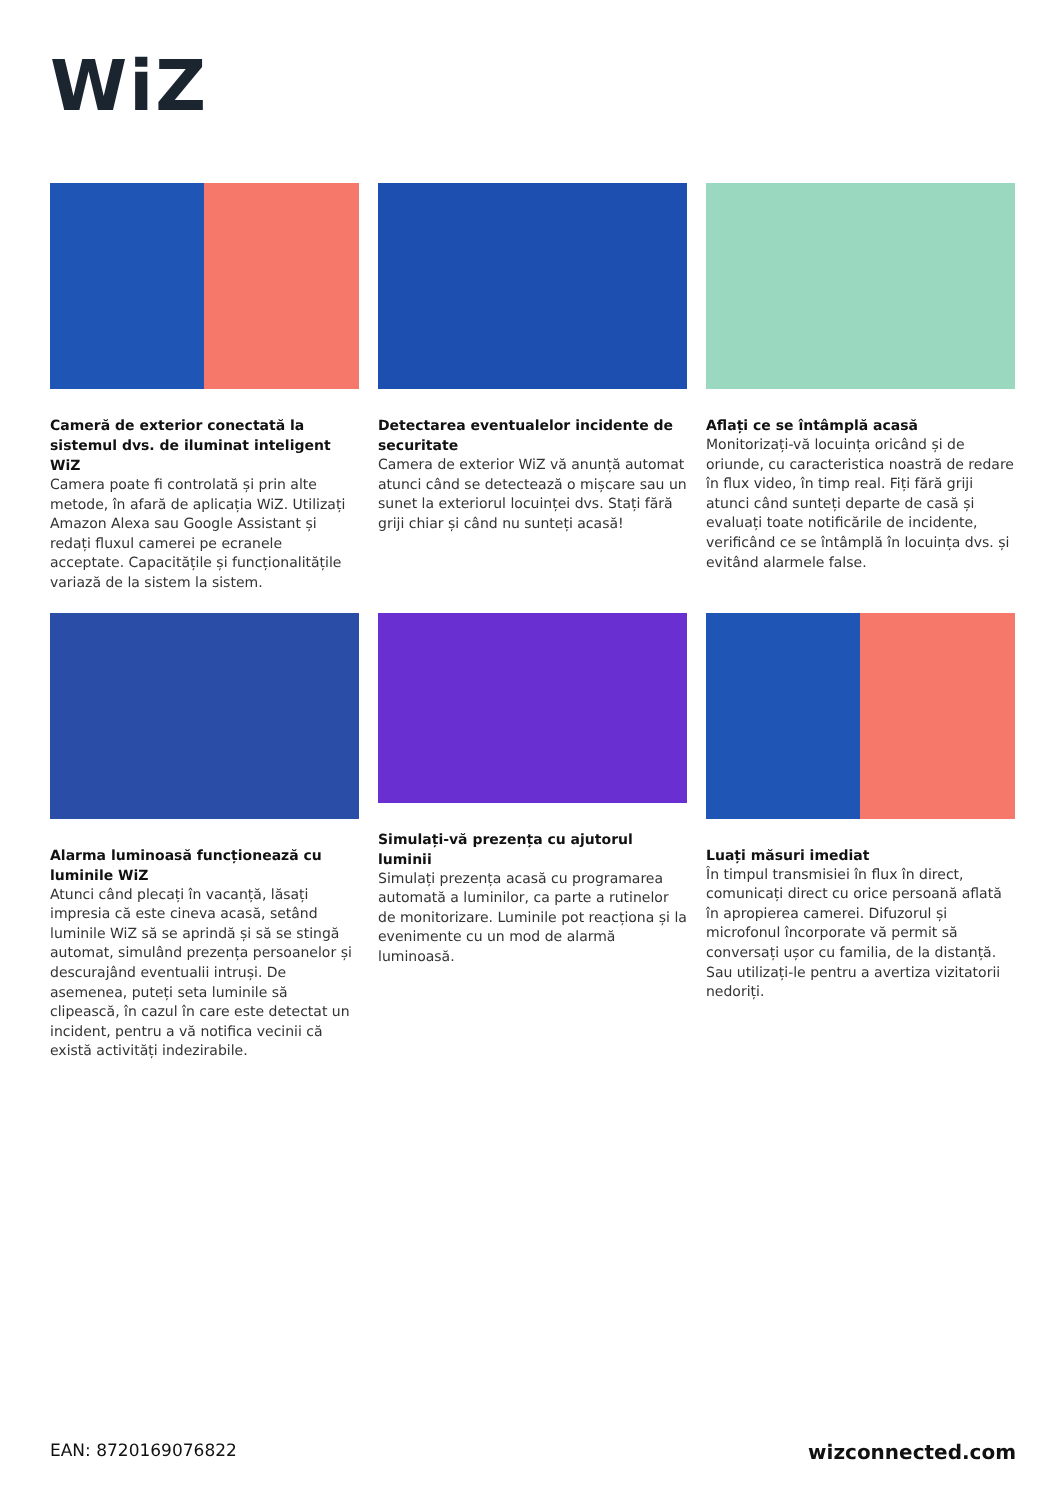WiZ
Cameră de exterior conectată la sistemul dvs. de iluminat inteligent WiZ
Camera poate fi controlată și prin alte metode, în afară de aplicația WiZ. Utilizați Amazon Alexa sau Google Assistant și redați fluxul camerei pe ecranele acceptate. Capacitățile și funcționalitățile variază de la sistem la sistem.
Detectarea eventualelor incidente de securitate
Camera de exterior WiZ vă anunță automat atunci când se detectează o mișcare sau un sunet la exteriorul locuinței dvs. Stați fără griji chiar și când nu sunteți acasă!
Aflați ce se întâmplă acasă
Monitorizați-vă locuința oricând și de oriunde, cu caracteristica noastră de redare în flux video, în timp real. Fiți fără griji atunci când sunteți departe de casă și evaluați toate notificările de incidente, verificând ce se întâmplă în locuința dvs. și evitând alarmele false.
Alarma luminoasă funcționează cu luminile WiZ
Atunci când plecați în vacanță, lăsați impresia că este cineva acasă, setând luminile WiZ să se aprindă și să se stingă automat, simulând prezența persoanelor și descurajând eventualii intruși. De asemenea, puteți seta luminile să clipească, în cazul în care este detectat un incident, pentru a vă notifica vecinii că există activități indezirabile.
Simulați-vă prezența cu ajutorul luminii
Simulați prezența acasă cu programarea automată a luminilor, ca parte a rutinelor de monitorizare. Luminile pot reacționa și la evenimente cu un mod de alarmă luminoasă.
Luați măsuri imediat
În timpul transmisiei în flux în direct, comunicați direct cu orice persoană aflată în apropierea camerei. Difuzorul și microfonul încorporate vă permit să conversați ușor cu familia, de la distanță. Sau utilizați-le pentru a avertiza vizitatorii nedoriți.
EAN: 8720169076822 wizconnected.com